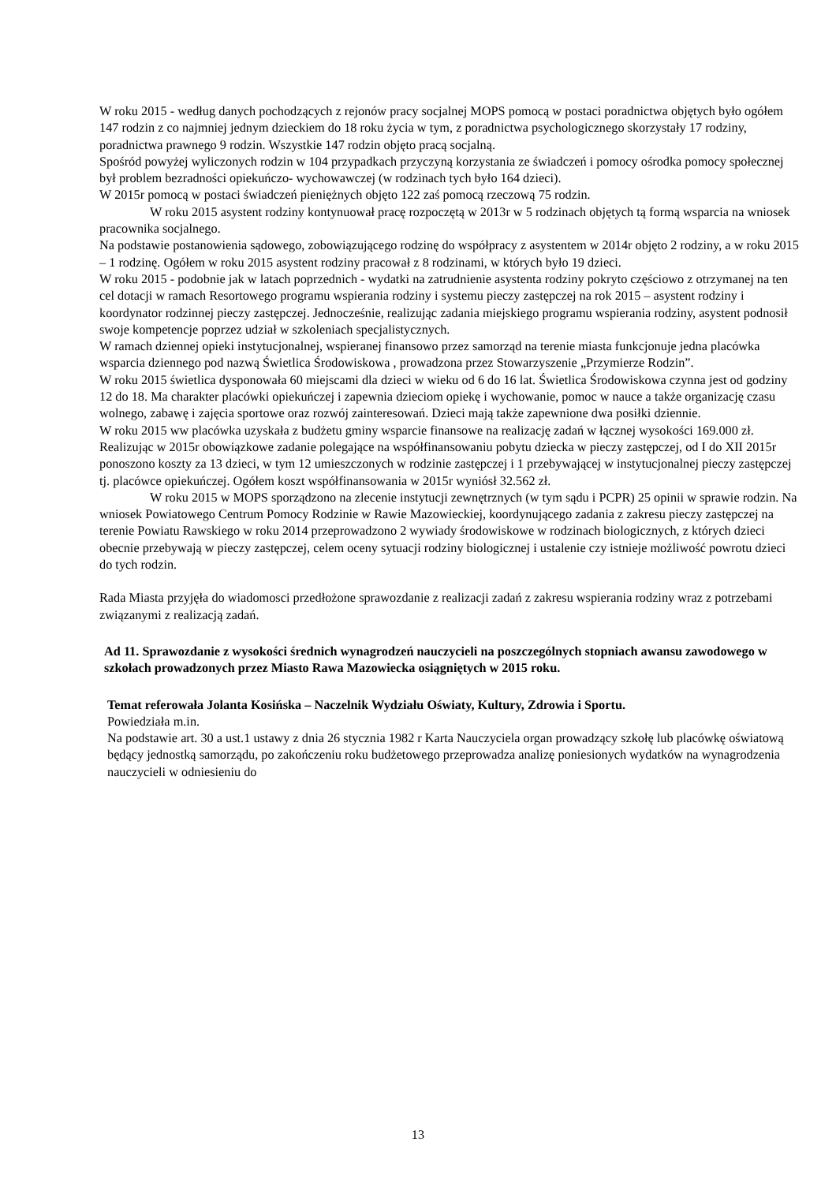W roku 2015 - według danych pochodzących z rejonów pracy socjalnej MOPS pomocą w postaci poradnictwa objętych było ogółem 147 rodzin z co najmniej jednym dzieckiem do 18 roku życia w tym, z poradnictwa psychologicznego skorzystały 17 rodziny, poradnictwa prawnego 9 rodzin. Wszystkie 147 rodzin objęto pracą socjalną.
Spośród powyżej wyliczonych rodzin w 104 przypadkach przyczyną korzystania ze świadczeń i pomocy ośrodka pomocy społecznej był problem bezradności opiekuńczo- wychowawczej (w rodzinach tych było 164 dzieci).
W 2015r pomocą w postaci świadczeń pieniężnych objęto 122 zaś pomocą rzeczową 75 rodzin.
W roku 2015 asystent rodziny kontynuował pracę rozpoczętą w 2013r w 5 rodzinach objętych tą formą wsparcia na wniosek pracownika socjalnego.
Na podstawie postanowienia sądowego, zobowiązującego rodzinę do współpracy z asystentem w 2014r objęto 2 rodziny, a w roku 2015 – 1 rodzinę. Ogółem w roku 2015 asystent rodziny pracował z 8 rodzinami, w których było 19 dzieci.
W roku 2015 - podobnie jak w latach poprzednich - wydatki na zatrudnienie asystenta rodziny pokryto częściowo z otrzymanej na ten cel dotacji w ramach Resortowego programu wspierania rodziny i systemu pieczy zastępczej na rok 2015 – asystent rodziny i koordynator rodzinnej pieczy zastępczej. Jednocześnie, realizując zadania miejskiego programu wspierania rodziny, asystent podnosił swoje kompetencje poprzez udział w szkoleniach specjalistycznych.
W ramach dziennej opieki instytucjonalnej, wspieranej finansowo przez samorząd na terenie miasta funkcjonuje jedna placówka wsparcia dziennego pod nazwą Świetlica Środowiskowa , prowadzona przez Stowarzyszenie „Przymierze Rodzin”.
W roku 2015 świetlica dysponowała 60 miejscami dla dzieci w wieku od 6 do 16 lat. Świetlica Środowiskowa czynna jest od godziny 12 do 18. Ma charakter placówki opiekuńczej i zapewnia dzieciom opiekę i wychowanie, pomoc w nauce a także organizację czasu wolnego, zabawę i zajęcia sportowe oraz rozwój zainteresowań. Dzieci mają także zapewnione dwa posiłki dziennie.
W roku 2015 ww placówka uzyskała z budżetu gminy wsparcie finansowe na realizację zadań w łącznej wysokości 169.000 zł.
Realizując w 2015r obowiązkowe zadanie polegające na współfinansowaniu pobytu dziecka w pieczy zastępczej, od I do XII 2015r ponoszono koszty za 13 dzieci, w tym 12 umieszczonych w rodzinie zastępczej i 1 przebywającej w instytucjonalnej pieczy zastępczej tj. placówce opiekuńczej. Ogółem koszt współfinansowania w 2015r wyniósł 32.562 zł.
W roku 2015 w MOPS sporządzono na zlecenie instytucji zewnętrznych (w tym sądu i PCPR) 25 opinii w sprawie rodzin. Na wniosek Powiatowego Centrum Pomocy Rodzinie w Rawie Mazowieckiej, koordynującego zadania z zakresu pieczy zastępczej na terenie Powiatu Rawskiego w roku 2014 przeprowadzono 2 wywiady środowiskowe w rodzinach biologicznych, z których dzieci obecnie przebywają w pieczy zastępczej, celem oceny sytuacji rodziny biologicznej i ustalenie czy istnieje możliwość powrotu dzieci do tych rodzin.
Rada Miasta przyjęła do wiadomosci przedłożone sprawozdanie z realizacji zadań z zakresu wspierania rodziny wraz z potrzebami związanymi z realizacją zadań.
Ad 11. Sprawozdanie z wysokości średnich wynagrodzeń nauczycieli na poszczególnych stopniach awansu zawodowego w szkołach prowadzonych przez Miasto Rawa Mazowiecka osiągniętych w 2015 roku.
Temat referowała Jolanta Kosińska – Naczelnik Wydziału Oświaty, Kultury, Zdrowia i Sportu.
Powiedziała m.in.
Na podstawie art. 30 a ust.1 ustawy z dnia 26 stycznia 1982 r Karta Nauczyciela organ prowadzący szkołę lub placówkę oświatową będący jednostką samorządu, po zakończeniu roku budżetowego przeprowadza analizę poniesionych wydatków na wynagrodzenia nauczycieli w odniesieniu do
13